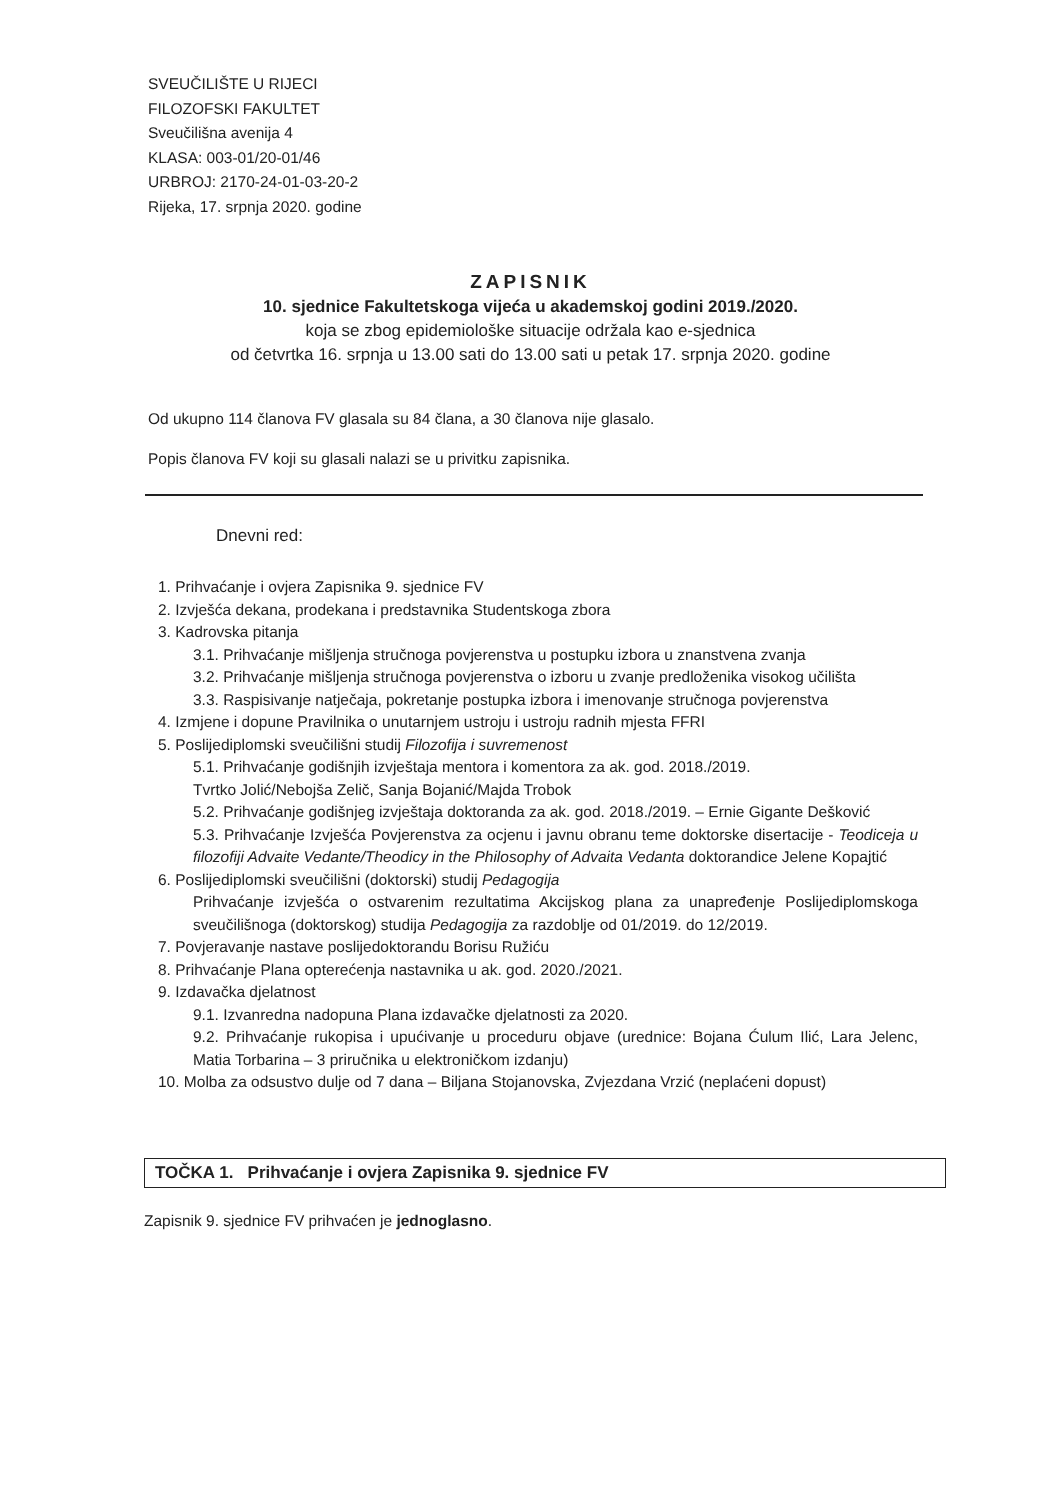SVEUČILIŠTE U RIJECI
FILOZOFSKI FAKULTET
Sveučilišna avenija 4
KLASA: 003-01/20-01/46
URBROJ: 2170-24-01-03-20-2
Rijeka, 17. srpnja 2020. godine
ZAPISNIK
10. sjednice Fakultetskoga vijeća u akademskoj godini 2019./2020.
koja se zbog epidemiološke situacije održala kao e-sjednica
od četvrtka 16. srpnja u 13.00 sati do 13.00 sati u petak 17. srpnja 2020. godine
Od ukupno 114 članova FV glasala su 84 člana, a 30 članova nije glasalo.
Popis članova FV koji su glasali nalazi se u privitku zapisnika.
Dnevni red:
1. Prihvaćanje i ovjera Zapisnika 9. sjednice FV
2. Izvješća dekana, prodekana i predstavnika Studentskoga zbora
3. Kadrovska pitanja
3.1. Prihvaćanje mišljenja stručnoga povjerenstva u postupku izbora u znanstvena zvanja
3.2. Prihvaćanje mišljenja stručnoga povjerenstva o izboru u zvanje predloženika visokog učilišta
3.3. Raspisivanje natječaja, pokretanje postupka izbora i imenovanje stručnoga povjerenstva
4. Izmjene i dopune Pravilnika o unutarnjem ustroju i ustroju radnih mjesta FFRI
5. Poslijediplomski sveučilišni studij Filozofija i suvremenost
5.1. Prihvaćanje godišnjih izvještaja mentora i komentora za ak. god. 2018./2019.
Tvrtko Jolić/Nebojša Zelič, Sanja Bojanić/Majda Trobok
5.2. Prihvaćanje godišnjeg izvještaja doktoranda za ak. god. 2018./2019. – Ernie Gigante Dešković
5.3. Prihvaćanje Izvješća Povjerenstva za ocjenu i javnu obranu teme doktorske disertacije - Teodiceja u filozofiji Advaite Vedante/Theodicy in the Philosophy of Advaita Vedanta doktorandice Jelene Kopajtić
6. Poslijediplomski sveučilišni (doktorski) studij Pedagogija
Prihvaćanje izvješća o ostvarenim rezultatima Akcijskog plana za unapređenje Poslijediplomskoga sveučilišnoga (doktorskog) studija Pedagogija za razdoblje od 01/2019. do 12/2019.
7. Povjeravanje nastave poslijedoktorandu Borisu Ružiću
8. Prihvaćanje Plana opterećenja nastavnika u ak. god. 2020./2021.
9. Izdavačka djelatnost
9.1. Izvanredna nadopuna Plana izdavačke djelatnosti za 2020.
9.2. Prihvaćanje rukopisa i upućivanje u proceduru objave (urednice: Bojana Ćulum Ilić, Lara Jelenc, Matia Torbarina – 3 priručnika u elektroničkom izdanju)
10. Molba za odsustvo dulje od 7 dana – Biljana Stojanovska, Zvjezdana Vrzić (neplaćeni dopust)
TOČKA 1. Prihvaćanje i ovjera Zapisnika 9. sjednice FV
Zapisnik 9. sjednice FV prihvaćen je jednoglasno.